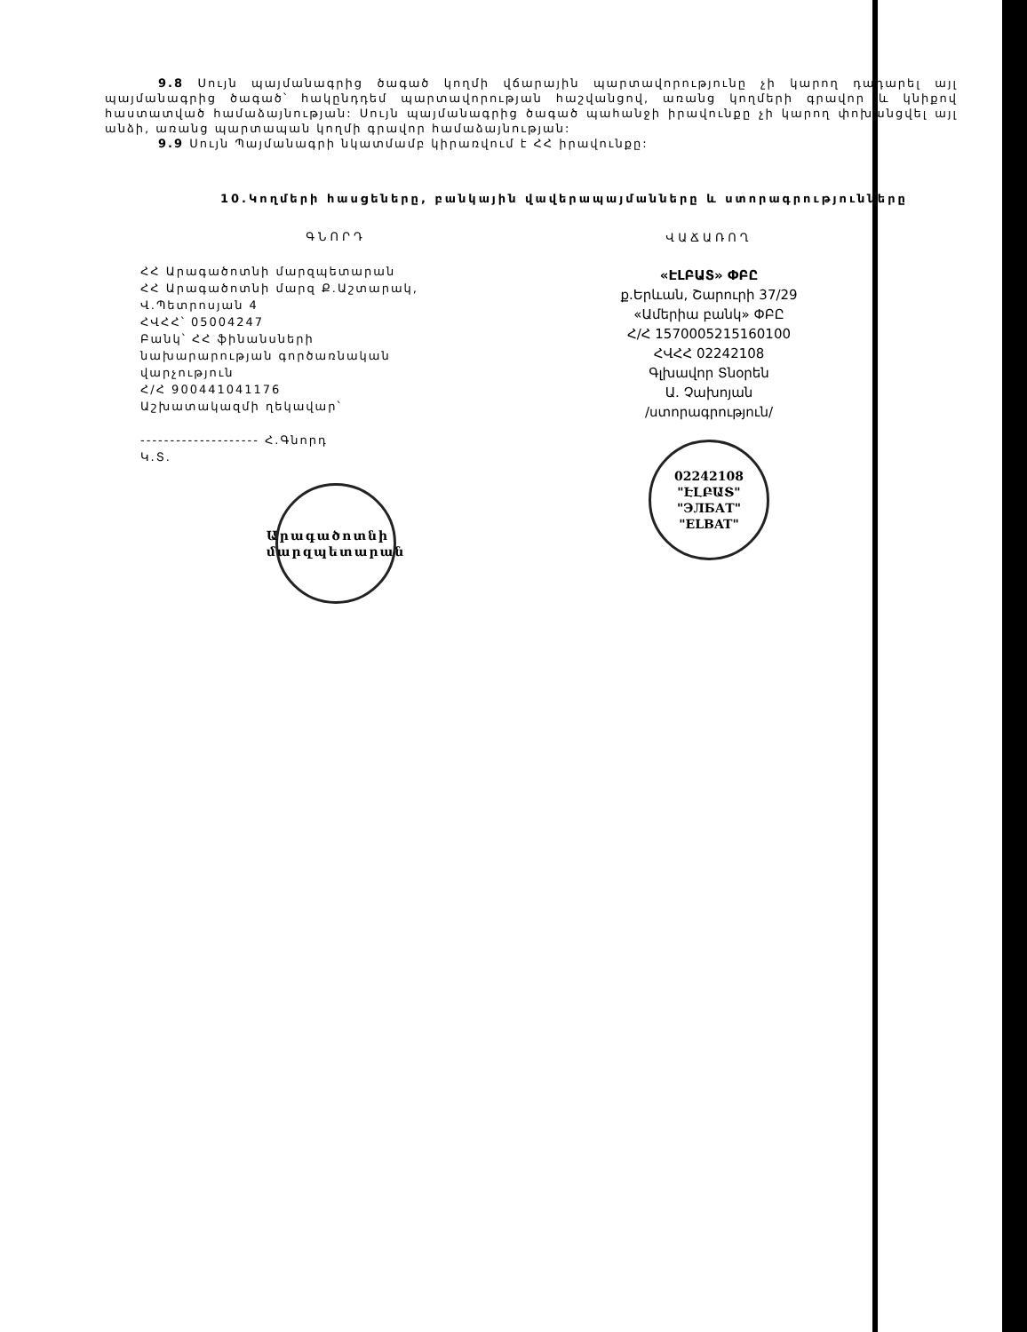9.8 Սույն պայմանագրից ծագած կողմի վճարային պարտավորությունը չի կարող դադարել այլ պայմանագրից ծագած՝ հակընդդեմ պարտավորության հաշվանցով, առանց կողմերի գրավոր և կնիքով հաստատված համաձայնության: Սույն պայմանագրից ծագած պահանջի իրավունքը չի կարող փոխանցվել այլ անձի, առանց պարտապան կողմի գրավոր համաձայնության:
9.9 Սույն Պայմանագրի նկատմամբ կիրառվում է ՀՀ իրավունքը:
10.Կողմերի հասցեները, բանկային վավերապայմանները և ստորագրությունները
ԳՆՈՐԴ
ՀՀ Արագածոտնի մարզպետարան
ՀՀ Արագածոտնի մարզ Ք.Աշտարակ,
Վ.Պետրոսյան 4
ՀՎՀՀ՝ 05004247
Բանկ՝ ՀՀ ֆինանսների
նախարարության գործառնական
վարչություն
Հ/Հ 900441041176
Աշխատակազմի ղեկավար՝
-------------------- Հ.Գնորդ
Կ.Տ.
Արագածոտնի
մարզպետարան
ՎԱՃԱՌՈՂ
«ԷԼԲԱՏ» ՓԲԸ
ք.Երևան, Շարուրի 37/29
«Ամերիա բանկ» ՓԲԸ
Հ/Հ 1570005215160100
ՀՎՀՀ 02242108
Գլխավոր Տնօրեն
Ա. Չախոյան
/ստորագրություն/
02242108
"ԷԼԲԱՏ"
"ЭЛБАТ"
"ELBAT"